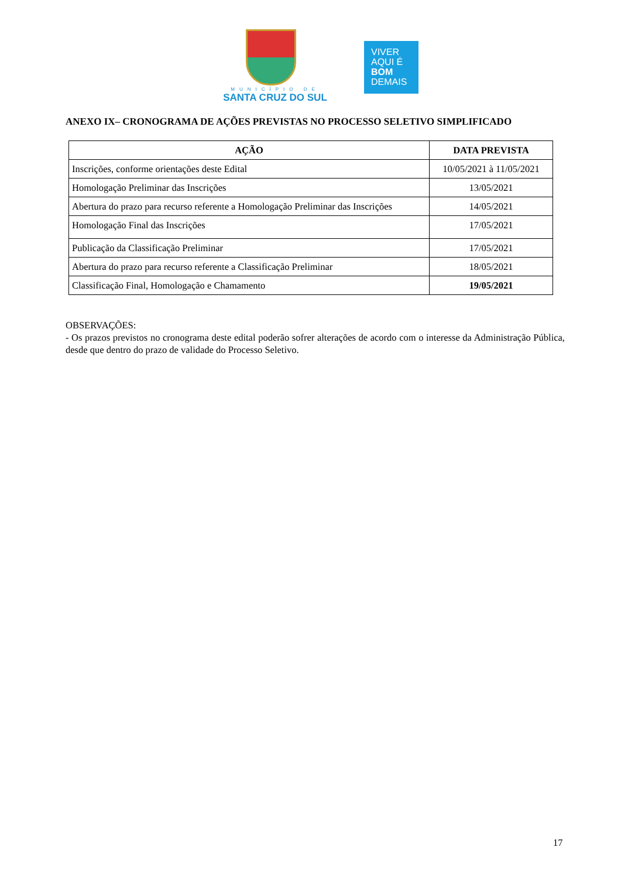MUNICÍPIO DE
SANTA CRUZ DO SUL
VIVER
AQUI É
BOM
DEMAIS
ANEXO IX– CRONOGRAMA DE AÇÕES PREVISTAS NO PROCESSO SELETIVO SIMPLIFICADO
| AÇÃO | DATA PREVISTA |
| --- | --- |
| Inscrições, conforme orientações deste Edital | 10/05/2021 à 11/05/2021 |
| Homologação Preliminar das Inscrições | 13/05/2021 |
| Abertura do prazo para recurso referente a Homologação Preliminar das Inscrições | 14/05/2021 |
| Homologação Final das Inscrições | 17/05/2021 |
| Publicação da Classificação Preliminar | 17/05/2021 |
| Abertura do prazo para recurso referente a Classificação Preliminar | 18/05/2021 |
| Classificação Final, Homologação e Chamamento | 19/05/2021 |
OBSERVAÇÕES:
- Os prazos previstos no cronograma deste edital poderão sofrer alterações de acordo com o interesse da Administração Pública, desde que dentro do prazo de validade do Processo Seletivo.
17